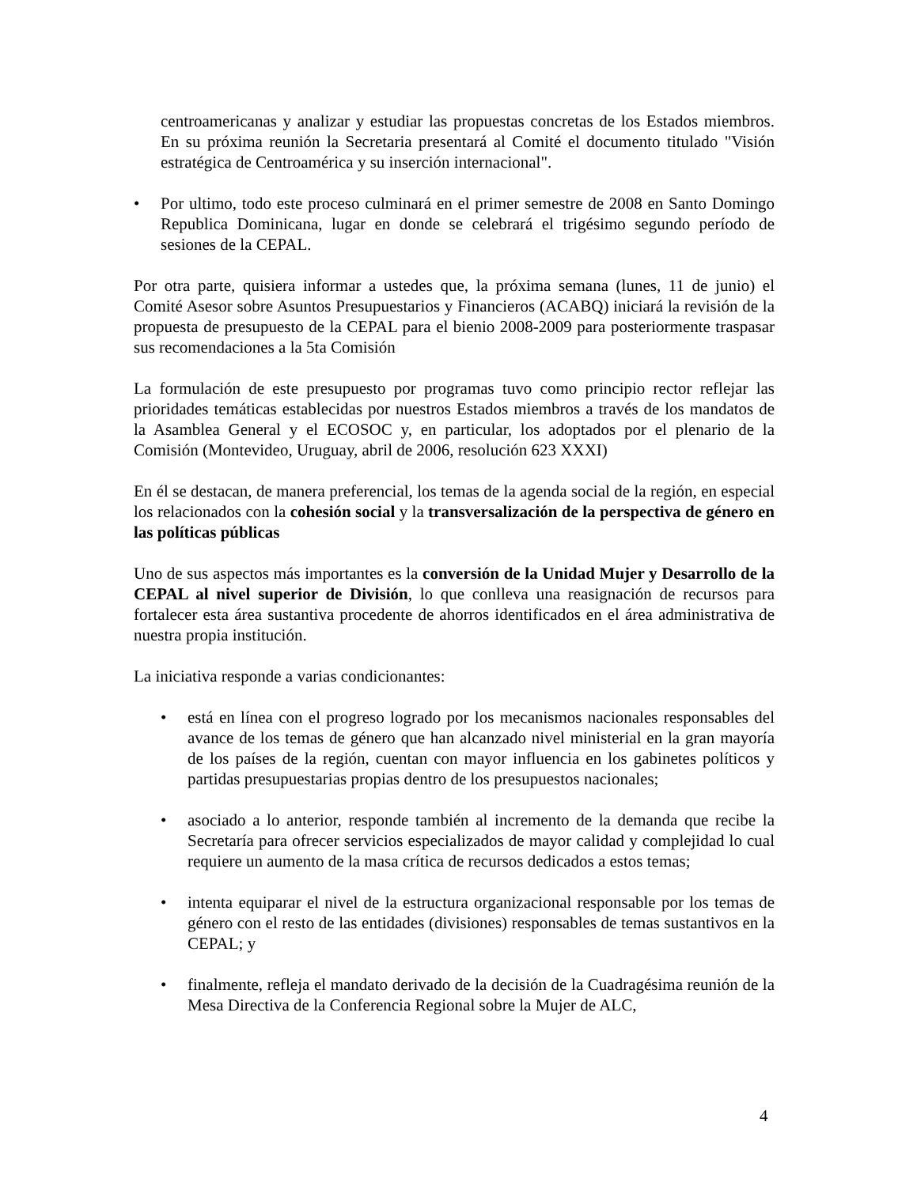centroamericanas y analizar y estudiar las propuestas concretas de los Estados miembros. En su próxima reunión la Secretaria presentará al Comité el documento titulado "Visión estratégica de Centroamérica y su inserción internacional".
• Por ultimo, todo este proceso culminará en el primer semestre de 2008 en Santo Domingo Republica Dominicana, lugar en donde se celebrará el trigésimo segundo período de sesiones de la CEPAL.
Por otra parte, quisiera informar a ustedes que, la próxima semana (lunes, 11 de junio) el Comité Asesor sobre Asuntos Presupuestarios y Financieros (ACABQ) iniciará la revisión de la propuesta de presupuesto de la CEPAL para el bienio 2008-2009 para posteriormente traspasar sus recomendaciones a la 5ta Comisión
La formulación de este presupuesto por programas tuvo como principio rector reflejar las prioridades temáticas establecidas por nuestros Estados miembros a través de los mandatos de la Asamblea General y el ECOSOC y, en particular, los adoptados por el plenario de la Comisión (Montevideo, Uruguay, abril de 2006, resolución 623 XXXI)
En él se destacan, de manera preferencial, los temas de la agenda social de la región, en especial los relacionados con la cohesión social y la transversalización de la perspectiva de género en las políticas públicas
Uno de sus aspectos más importantes es la conversión de la Unidad Mujer y Desarrollo de la CEPAL al nivel superior de División, lo que conlleva una reasignación de recursos para fortalecer esta área sustantiva procedente de ahorros identificados en el área administrativa de nuestra propia institución.
La iniciativa responde a varias condicionantes:
• está en línea con el progreso logrado por los mecanismos nacionales responsables del avance de los temas de género que han alcanzado nivel ministerial en la gran mayoría de los países de la región, cuentan con mayor influencia en los gabinetes políticos y partidas presupuestarias propias dentro de los presupuestos nacionales;
• asociado a lo anterior, responde también al incremento de la demanda que recibe la Secretaría para ofrecer servicios especializados de mayor calidad y complejidad lo cual requiere un aumento de la masa crítica de recursos dedicados a estos temas;
• intenta equiparar el nivel de la estructura organizacional responsable por los temas de género con el resto de las entidades (divisiones) responsables de temas sustantivos en la CEPAL; y
• finalmente, refleja el mandato derivado de la decisión de la Cuadragésima reunión de la Mesa Directiva de la Conferencia Regional sobre la Mujer de ALC,
4